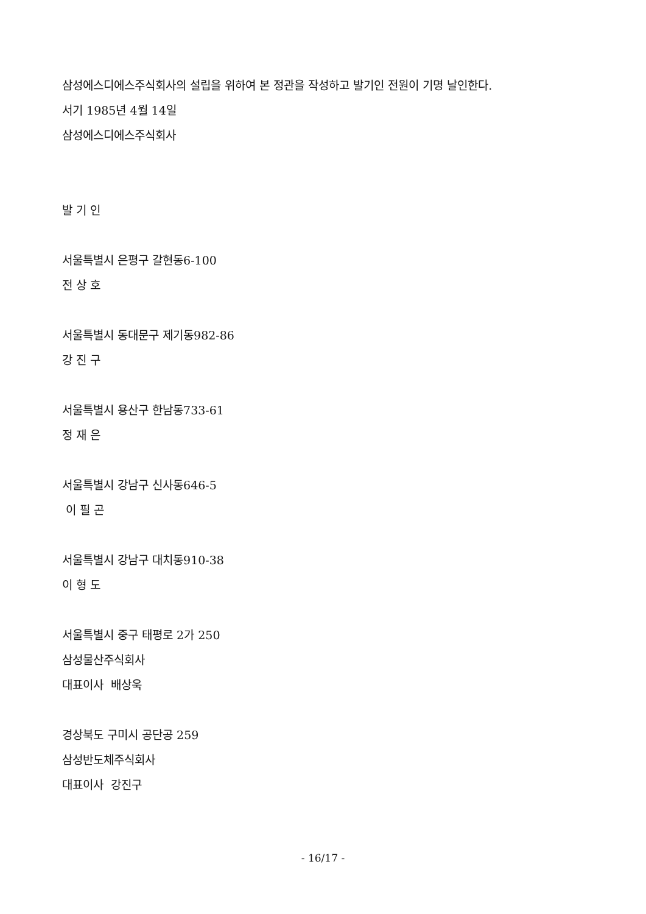삼성에스디에스주식회사의 설립을 위하여 본 정관을 작성하고 발기인 전원이 기명 날인한다.
서기 1985년 4월 14일
삼성에스디에스주식회사
발 기 인
서울특별시 은평구 갈현동6-100
전 상 호
서울특별시 동대문구 제기동982-86
강 진 구
서울특별시 용산구 한남동733-61
정 재 은
서울특별시 강남구 신사동646-5
이 필 곤
서울특별시 강남구 대치동910-38
이 형 도
서울특별시 중구 태평로 2가 250
삼성물산주식회사
대표이사 배상욱
경상북도 구미시 공단공 259
삼성반도체주식회사
대표이사 강진구
- 16/17 -